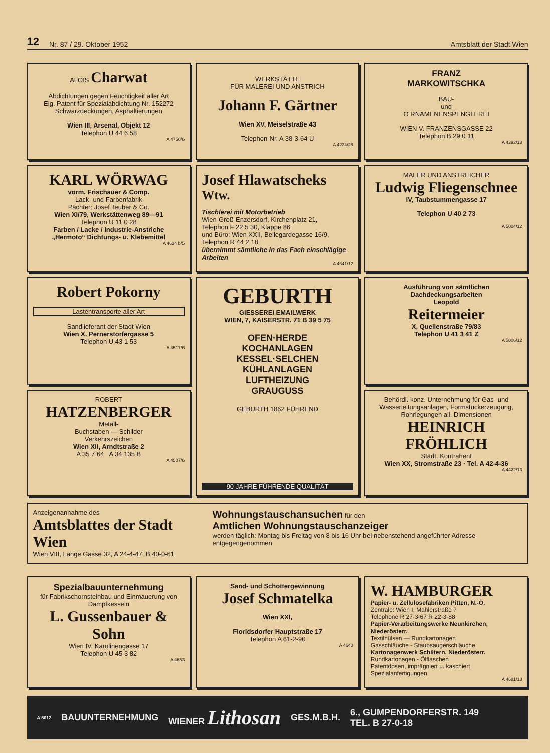12 Nr. 87 / 29. Oktober 1952 Amtsblatt der Stadt Wien
ALOIS Charwat
Abdichtungen gegen Feuchtigkeit aller Art
Eig. Patent für Spezialabdichtung Nr. 152272
Schwarzdeckungen, Asphaltierungen
Wien III, Arsenal, Objekt 12
Telephon U 44 6 58
A 4750/6
WERKSTÄTTE
FÜR MALEREI UND ANSTRICH
Johann F. Gärtner
Wien XV, Meiselstraße 43
Telephon-Nr. A 38-3-64 U
A 4224/26
FRANZ
MARKOWITSCHKA
BAU-
und
O RNAMENENSPENGLEREI
WIEN V. FRANZENSGASSE 22
Telephon B 29 0 11
A 4392/13
KARL WÖRWAG
vorm. Frischauer & Comp.
Lack- und Farbenfabrik
Pächter: Josef Teuber & Co.
Wien XI/79, Werkstättenweg 89—91
Telephon U 11 0 28
Farben / Lacke / Industrie-Anstriche
„Hermoto“ Dichtungs- u. Klebemittel
A 4634 b/5
Josef Hlawatscheks <sup>Wtw.</sup>
Tischlerei mit Motorbetrieb
Wien-Groß-Enzersdorf, Kirchenplatz 21,
Telephon F 22 5 30, Klappe 86
und Büro: Wien XXII, Bellegardegasse 16/9,
Telephon R 44 2 18
übernimmt sämtliche in das Fach einschlägige Arbeiten
A 4641/12
MALER UND ANSTREICHER
Ludwig Fliegenschnee
IV, Taubstummengasse 17
Telephon U 40 2 73
A 5004/12
Robert Pokorny
Lastentransporte aller Art
Sandlieferant der Stadt Wien
Wien X, Pernerstorfergasse 5
Telephon U 43 1 53
A 4517/6
GEBURTH
GIESSEREI EMAILWERK
WIEN, 7, KAISERSTR. 71 B 39 5 75
OFEN·HERDE
KOCHANLAGEN
KESSEL·SELCHEN
KÜHLANLAGEN
LUFTHEIZUNG
GRAUGUSS
GEBURTH 1862 FÜHREND
90 JAHRE FÜHRENDE QUALITÄT
Ausführung von sämtlichen
Dachdeckungsarbeiten
Leopold
Reitermeier
X, Quellenstraße 79/83
Telephon U 41 3 41 Z
A 5006/12
ROBERT
HATZENBERGER
Metall-
Buchstaben — Schilder
Verkehrszeichen
Wien XII, Arndtstraße 2
A 35 7 64 A 34 135 B
A 4507/6
Behördl. konz. Unternehmung für Gas- und Wasserleitungsanlagen, Formstückerzeugung, Rohrlegungen all. Dimensionen
HEINRICH
FRÖHLICH
Städt. Kontrahent
Wien XX, Stromstraße 23 · Tel. A 42-4-36
A 4422/13
Anzeigenannahme des
Amtsblattes der Stadt Wien
Wien VIII, Lange Gasse 32, A 24-4-47, B 40-0-61
Wohnungstauschansuchen für den
Amtlichen Wohnungstauschanzeiger
werden täglich: Montag bis Freitag von 8 bis 16 Uhr bei nebenstehend angeführter Adresse entgegengenommen
Spezialbauunternehmung
für Fabrikschornsteinbau und Einmauerung von Dampfkesseln
L. Gussenbauer & Sohn
Wien IV, Karolinengasse 17
Telephon U 45 3 82
A 4653
Sand- und Schottergewinnung
Josef Schmatelka
Wien XXI,
Floridsdorfer Hauptstraße 17
Telephon A 61-2-90
A 4640
W. HAMBURGER
Papier- u. Zellulosefabriken Pitten, N.-Ö.
Zentrale: Wien I, Mahlerstraße 7
Telephone R 27-3-67 R 22-3-88
Papier-Verarbeitungswerke Neunkirchen, Niederösterr.
Textilhülsen — Rundkartonagen
Gasschläuche - Staubsaugerschläuche
Kartonagenwerk Schiltern, Niederösterr.
Rundkartonagen - Ölflaschen
Patentdosen, imprägniert u. kaschiert
Spezialanfertigungen
A 4681/13
A 5012 BAUUNTERNEHMUNG WIENER Lithosan GES.M.B.H. 6., GUMPENDORFERSTR. 149
TEL. B 27-0-18